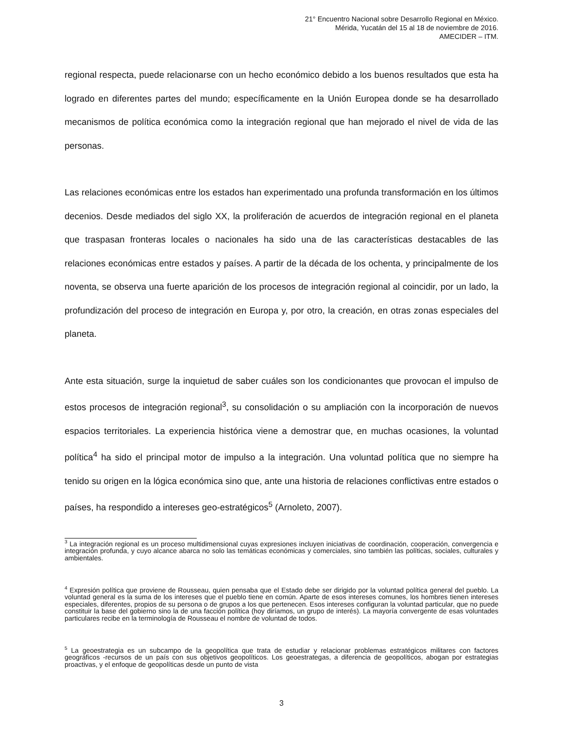21° Encuentro Nacional sobre Desarrollo Regional en México.
Mérida, Yucatán del 15 al 18 de noviembre de 2016.
AMECIDER – ITM.
regional respecta, puede relacionarse con un hecho económico debido a los buenos resultados que esta ha logrado en diferentes partes del mundo; específicamente en la Unión Europea donde se ha desarrollado mecanismos de política económica como la integración regional que han mejorado el nivel de vida de las personas.
Las relaciones económicas entre los estados han experimentado una profunda transformación en los últimos decenios. Desde mediados del siglo XX, la proliferación de acuerdos de integración regional en el planeta que traspasan fronteras locales o nacionales ha sido una de las características destacables de las relaciones económicas entre estados y países. A partir de la década de los ochenta, y principalmente de los noventa, se observa una fuerte aparición de los procesos de integración regional al coincidir, por un lado, la profundización del proceso de integración en Europa y, por otro, la creación, en otras zonas especiales del planeta.
Ante esta situación, surge la inquietud de saber cuáles son los condicionantes que provocan el impulso de estos procesos de integración regional<sup>3</sup>, su consolidación o su ampliación con la incorporación de nuevos espacios territoriales. La experiencia histórica viene a demostrar que, en muchas ocasiones, la voluntad política<sup>4</sup> ha sido el principal motor de impulso a la integración. Una voluntad política que no siempre ha tenido su origen en la lógica económica sino que, ante una historia de relaciones conflictivas entre estados o países, ha respondido a intereses geo-estratégicos<sup>5</sup> (Arnoleto, 2007).
<sup>3</sup> La integración regional es un proceso multidimensional cuyas expresiones incluyen iniciativas de coordinación, cooperación, convergencia e integración profunda, y cuyo alcance abarca no solo las temáticas económicas y comerciales, sino también las políticas, sociales, culturales y ambientales.
<sup>4</sup> Expresión política que proviene de Rousseau, quien pensaba que el Estado debe ser dirigido por la voluntad política general del pueblo. La voluntad general es la suma de los intereses que el pueblo tiene en común. Aparte de esos intereses comunes, los hombres tienen intereses especiales, diferentes, propios de su persona o de grupos a los que pertenecen. Esos intereses configuran la voluntad particular, que no puede constituir la base del gobierno sino la de una facción política (hoy diríamos, un grupo de interés). La mayoría convergente de esas voluntades particulares recibe en la terminología de Rousseau el nombre de voluntad de todos.
<sup>5</sup> La geoestrategia es un subcampo de la geopolítica que trata de estudiar y relacionar problemas estratégicos militares con factores geográficos -recursos de un país con sus objetivos geopolíticos. Los geoestrategas, a diferencia de geopolíticos, abogan por estrategias proactivas, y el enfoque de geopolíticas desde un punto de vista
3